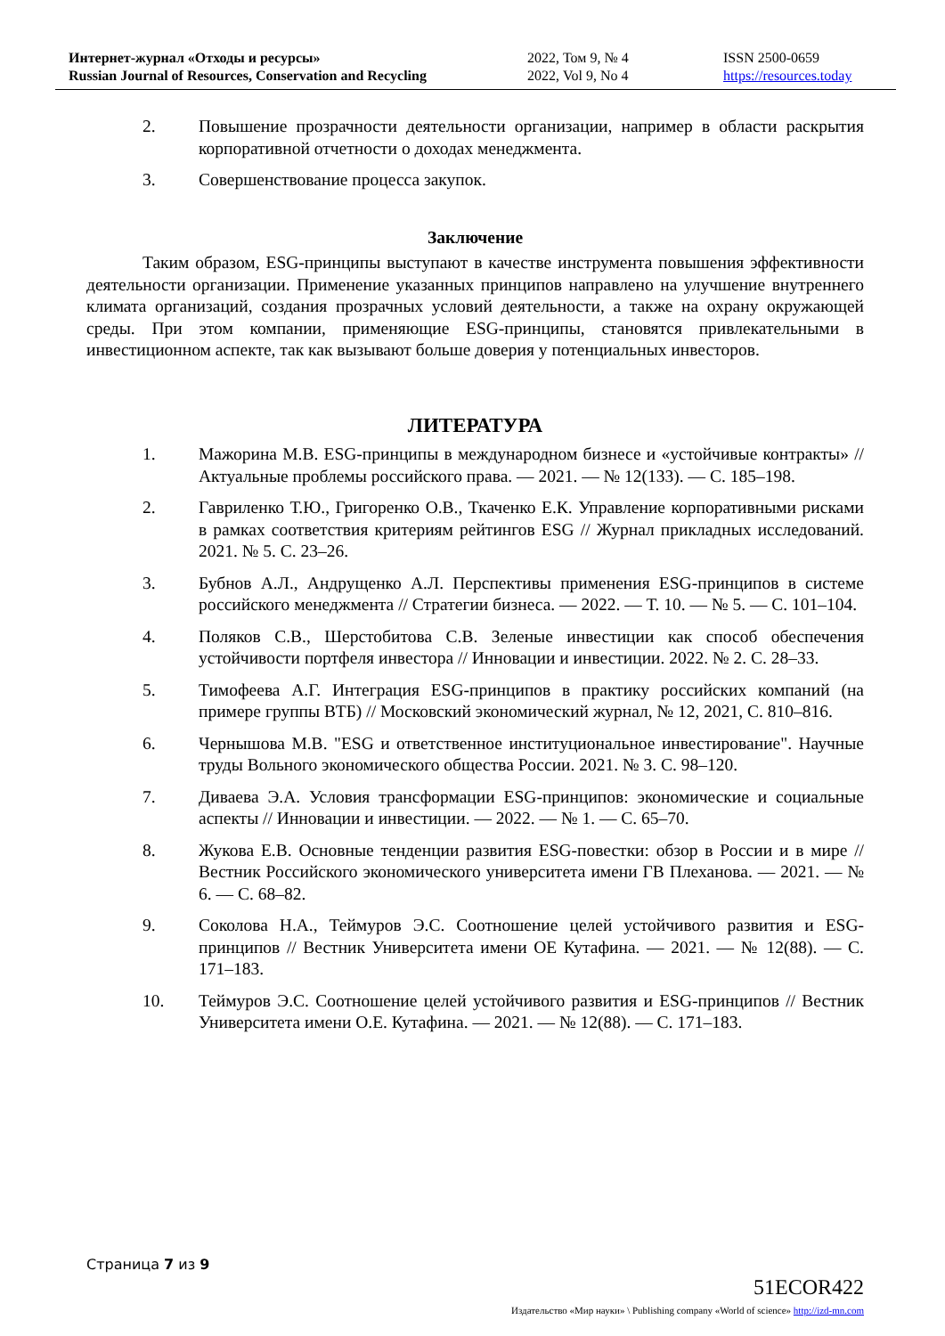Интернет-журнал «Отходы и ресурсы»
Russian Journal of Resources, Conservation and Recycling
2022, Том 9, № 4
2022, Vol 9, No 4
ISSN 2500-0659
https://resources.today
2. Повышение прозрачности деятельности организации, например в области раскрытия корпоративной отчетности о доходах менеджмента.
3. Совершенствование процесса закупок.
Заключение
Таким образом, ESG-принципы выступают в качестве инструмента повышения эффективности деятельности организации. Применение указанных принципов направлено на улучшение внутреннего климата организаций, создания прозрачных условий деятельности, а также на охрану окружающей среды. При этом компании, применяющие ESG-принципы, становятся привлекательными в инвестиционном аспекте, так как вызывают больше доверия у потенциальных инвесторов.
ЛИТЕРАТУРА
1. Мажорина М.В. ESG-принципы в международном бизнесе и «устойчивые контракты» // Актуальные проблемы российского права. — 2021. — № 12(133). — С. 185–198.
2. Гавриленко Т.Ю., Григоренко О.В., Ткаченко Е.К. Управление корпоративными рисками в рамках соответствия критериям рейтингов ESG // Журнал прикладных исследований. 2021. № 5. С. 23–26.
3. Бубнов А.Л., Андрущенко А.Л. Перспективы применения ESG-принципов в системе российского менеджмента // Стратегии бизнеса. — 2022. — Т. 10. — № 5. — С. 101–104.
4. Поляков С.В., Шерстобитова С.В. Зеленые инвестиции как способ обеспечения устойчивости портфеля инвестора // Инновации и инвестиции. 2022. № 2. С. 28–33.
5. Тимофеева А.Г. Интеграция ESG-принципов в практику российских компаний (на примере группы ВТБ) // Московский экономический журнал, № 12, 2021, С. 810–816.
6. Чернышова М.В. "ESG и ответственное институциональное инвестирование". Научные труды Вольного экономического общества России. 2021. № 3. С. 98–120.
7. Диваева Э.А. Условия трансформации ESG-принципов: экономические и социальные аспекты // Инновации и инвестиции. — 2022. — № 1. — С. 65–70.
8. Жукова Е.В. Основные тенденции развития ESG-повестки: обзор в России и в мире // Вестник Российского экономического университета имени ГВ Плеханова. — 2021. — № 6. — С. 68–82.
9. Соколова Н.А., Теймуров Э.С. Соотношение целей устойчивого развития и ESG-принципов // Вестник Университета имени ОЕ Кутафина. — 2021. — № 12(88). — С. 171–183.
10. Теймуров Э.С. Соотношение целей устойчивого развития и ESG-принципов // Вестник Университета имени О.Е. Кутафина. — 2021. — № 12(88). — С. 171–183.
Страница 7 из 9
51ECOR422
Издательство «Мир науки» \ Publishing company «World of science» http://izd-mn.com